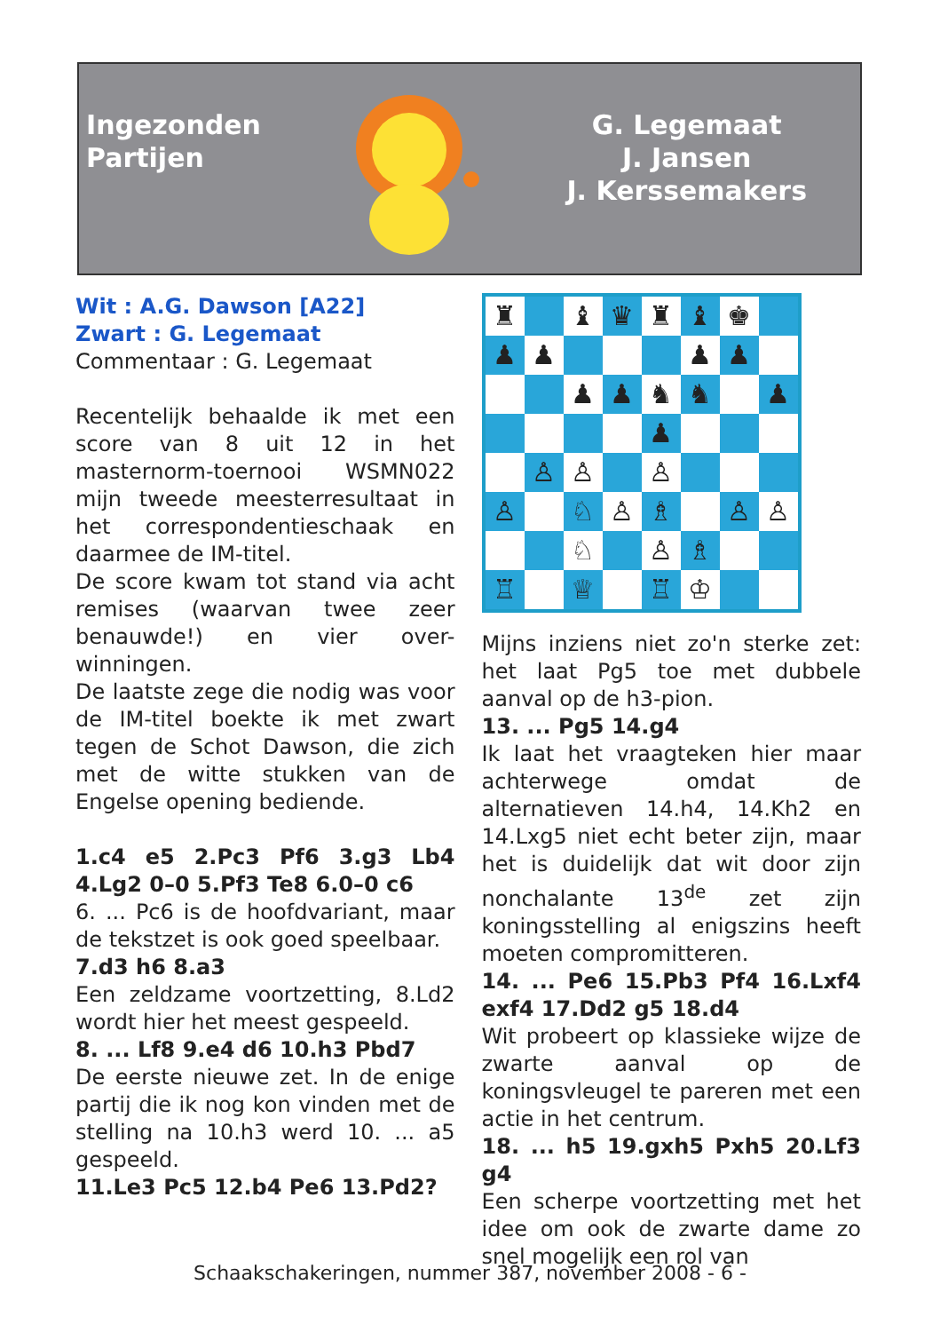Ingezonden
Partijen
G. Legemaat
J. Jansen
J. Kerssemakers
Wit : A.G. Dawson [A22]
Zwart : G. Legemaat
Commentaar : G. Legemaat
Recentelijk behaalde ik met een score van 8 uit 12 in het masternorm-toernooi WSMN022 mijn tweede meesterresultaat in het correspondentieschaak en daarmee de IM-titel.
De score kwam tot stand via acht remises (waarvan twee zeer benauwde!) en vier over-winningen.
De laatste zege die nodig was voor de IM-titel boekte ik met zwart tegen de Schot Dawson, die zich met de witte stukken van de Engelse opening bediende.
1.c4 e5 2.Pc3 Pf6 3.g3 Lb4 4.Lg2 0–0 5.Pf3 Te8 6.0–0 c6
6. ... Pc6 is de hoofdvariant, maar de tekstzet is ook goed speelbaar.
7.d3 h6 8.a3
Een zeldzame voortzetting, 8.Ld2 wordt hier het meest gespeeld.
8. ... Lf8 9.e4 d6 10.h3 Pbd7
De eerste nieuwe zet. In de enige partij die ik nog kon vinden met de stelling na 10.h3 werd 10. ... a5 gespeeld.
11.Le3 Pc5 12.b4 Pe6 13.Pd2?
♜
♝
♛
♜
♝
♚
♟
♟
♟
♟
♟
♟
♞
♞
♟
♟
♙
♙
♙
♙
♘
♙
♗
♙
♙
♘
♙
♗
♖
♕
♖
♔
Mijns inziens niet zo'n sterke zet: het laat Pg5 toe met dubbele aanval op de h3-pion.
13. ... Pg5 14.g4
Ik laat het vraagteken hier maar achterwege omdat de alternatieven 14.h4, 14.Kh2 en 14.Lxg5 niet echt beter zijn, maar het is duidelijk dat wit door zijn nonchalante 13<sup>de</sup> zet zijn koningsstelling al enigszins heeft moeten compromitteren.
14. ... Pe6 15.Pb3 Pf4 16.Lxf4 exf4 17.Dd2 g5 18.d4
Wit probeert op klassieke wijze de zwarte aanval op de koningsvleugel te pareren met een actie in het centrum.
18. ... h5 19.gxh5 Pxh5 20.Lf3 g4
Een scherpe voortzetting met het idee om ook de zwarte dame zo snel mogelijk een rol van
Schaakschakeringen, nummer 387, november 2008 - 6 -